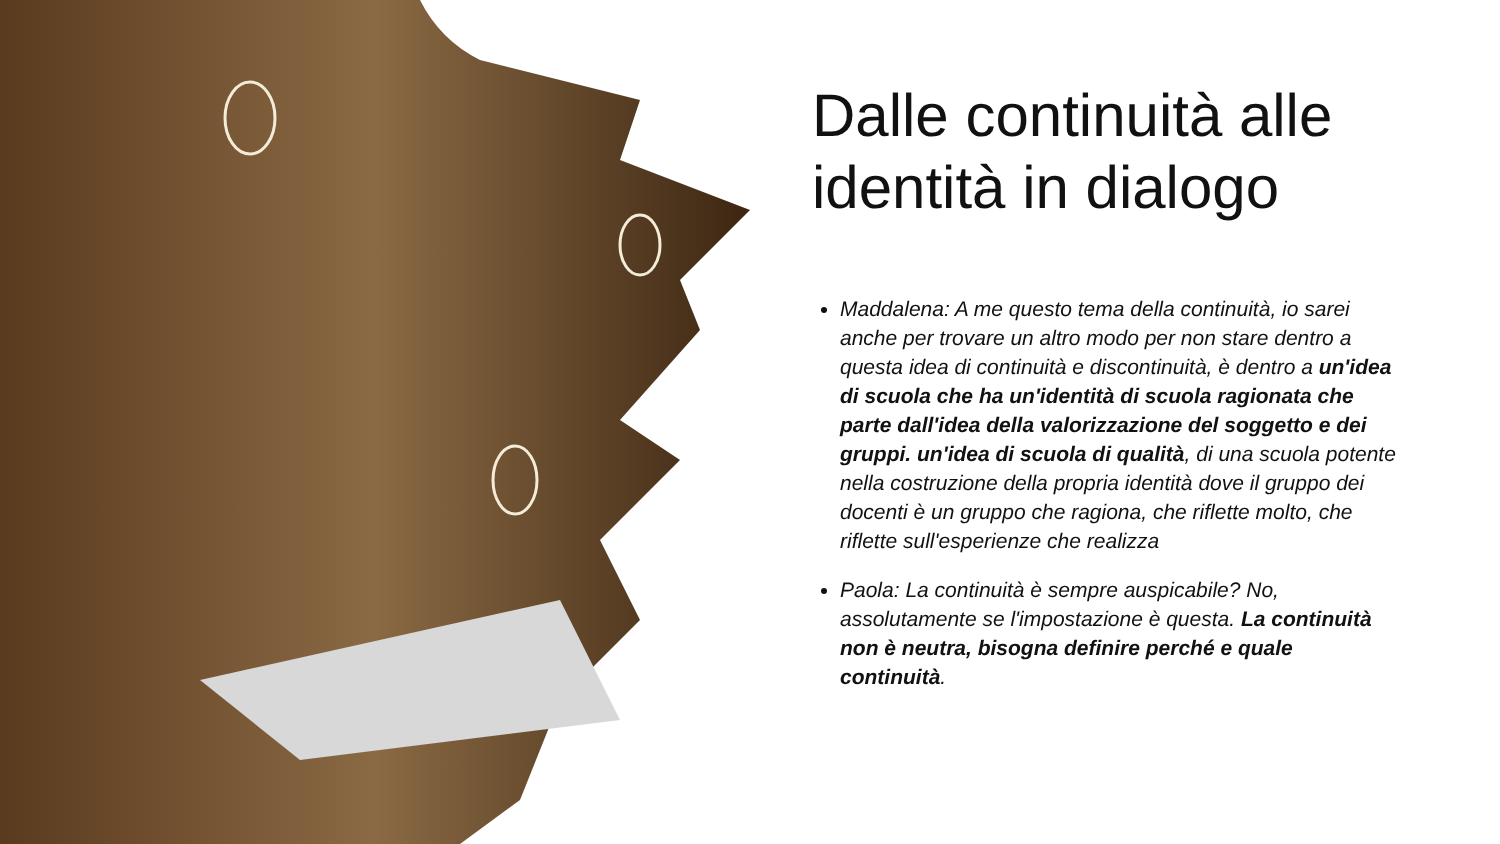Dalle continuità alle identità in dialogo
Maddalena: A me questo tema della continuità, io sarei anche per trovare un altro modo per non stare dentro a questa idea di continuità e discontinuità, è dentro a un'idea di scuola che ha un'identità di scuola ragionata che parte dall'idea della valorizzazione del soggetto e dei gruppi. un'idea di scuola di qualità, di una scuola potente nella costruzione della propria identità dove il gruppo dei docenti è un gruppo che ragiona, che riflette molto, che riflette sull'esperienze che realizza
Paola: La continuità è sempre auspicabile? No, assolutamente se l'impostazione è questa. La continuità non è neutra, bisogna definire perché e quale continuità.